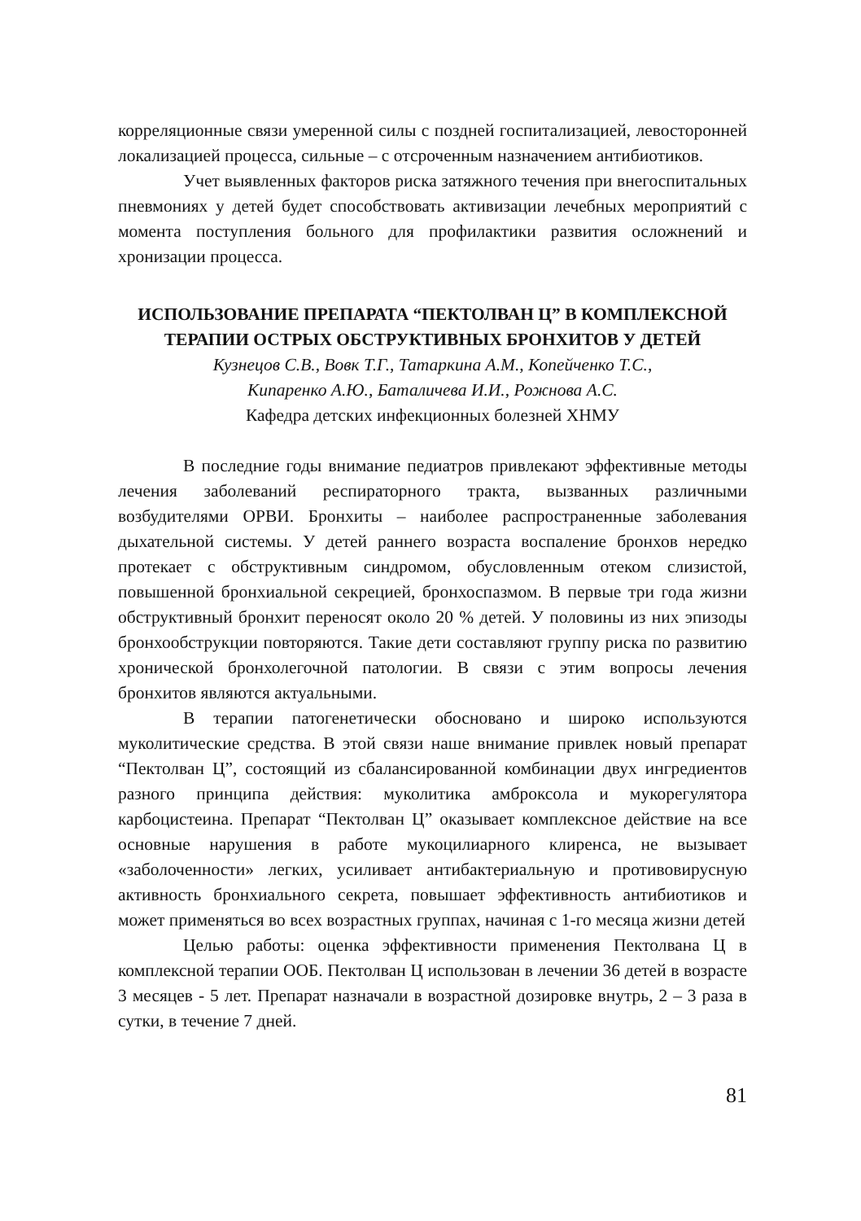корреляционные связи умеренной силы с поздней госпитализацией, левосторонней локализацией процесса, сильные – с отсроченным назначением антибиотиков.
Учет выявленных факторов риска затяжного течения при внегоспитальных пневмониях у детей будет способствовать активизации лечебных мероприятий с момента поступления больного для профилактики развития осложнений и хронизации процесса.
ИСПОЛЬЗОВАНИЕ ПРЕПАРАТА “ПЕКТОЛВАН Ц” В КОМПЛЕКСНОЙ ТЕРАПИИ ОСТРЫХ ОБСТРУКТИВНЫХ БРОНХИТОВ У ДЕТЕЙ
Кузнецов С.В., Вовк Т.Г., Татаркина А.М., Копейченко Т.С.,
Кипаренко А.Ю., Баталичева И.И., Рожнова А.С.
Кафедра детских инфекционных болезней ХНМУ
В последние годы внимание педиатров привлекают эффективные методы лечения заболеваний респираторного тракта, вызванных различными возбудителями ОРВИ. Бронхиты – наиболее распространенные заболевания дыхательной системы. У детей раннего возраста воспаление бронхов нередко протекает с обструктивным синдромом, обусловленным отеком слизистой, повышенной бронхиальной секрецией, бронхоспазмом. В первые три года жизни обструктивный бронхит переносят около 20 % детей. У половины из них эпизоды бронхообструкции повторяются. Такие дети составляют группу риска по развитию хронической бронхолегочной патологии. В связи с этим вопросы лечения бронхитов являются актуальными.
В терапии патогенетически обосновано и широко используются муколитические средства. В этой связи наше внимание привлек новый препарат “Пектолван Ц”, состоящий из сбалансированной комбинации двух ингредиентов разного принципа действия: муколитика амброксола и мукорегулятора карбоцистеина. Препарат “Пектолван Ц” оказывает комплексное действие на все основные нарушения в работе мукоцилиарного клиренса, не вызывает «заболоченности» легких, усиливает антибактериальную и противовирусную активность бронхиального секрета, повышает эффективность антибиотиков и может применяться во всех возрастных группах, начиная с 1-го месяца жизни детей
Целью работы: оценка эффективности применения Пектолвана Ц в комплексной терапии ООБ. Пектолван Ц использован в лечении 36 детей в возрасте 3 месяцев - 5 лет. Препарат назначали в возрастной дозировке внутрь, 2 – 3 раза в сутки, в течение 7 дней.
81